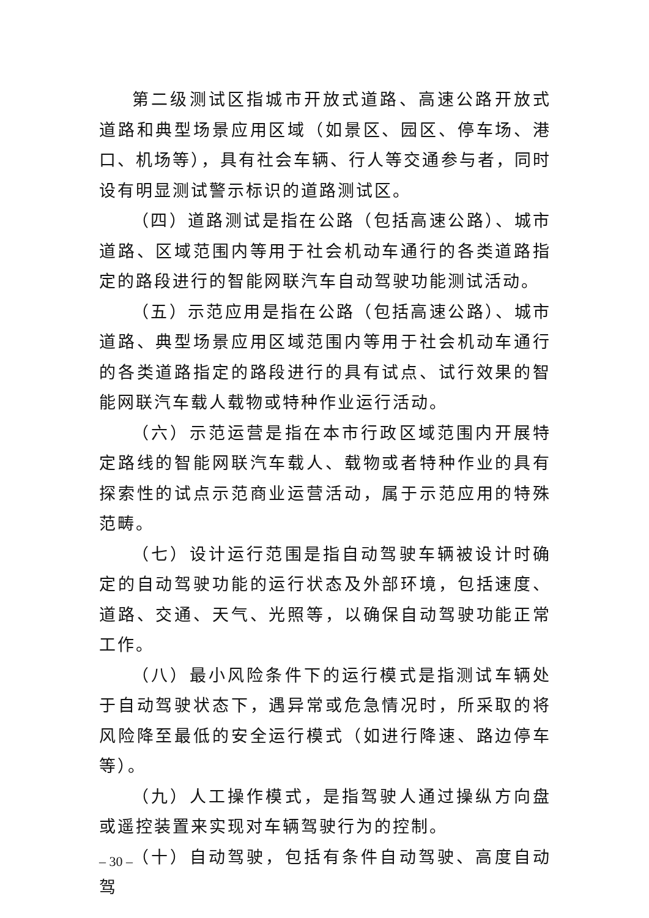第二级测试区指城市开放式道路、高速公路开放式道路和典型场景应用区域（如景区、园区、停车场、港口、机场等），具有社会车辆、行人等交通参与者，同时设有明显测试警示标识的道路测试区。
（四）道路测试是指在公路（包括高速公路）、城市道路、区域范围内等用于社会机动车通行的各类道路指定的路段进行的智能网联汽车自动驾驶功能测试活动。
（五）示范应用是指在公路（包括高速公路）、城市道路、典型场景应用区域范围内等用于社会机动车通行的各类道路指定的路段进行的具有试点、试行效果的智能网联汽车载人载物或特种作业运行活动。
（六）示范运营是指在本市行政区域范围内开展特定路线的智能网联汽车载人、载物或者特种作业的具有探索性的试点示范商业运营活动，属于示范应用的特殊范畴。
（七）设计运行范围是指自动驾驶车辆被设计时确定的自动驾驶功能的运行状态及外部环境，包括速度、道路、交通、天气、光照等，以确保自动驾驶功能正常工作。
（八）最小风险条件下的运行模式是指测试车辆处于自动驾驶状态下，遇异常或危急情况时，所采取的将风险降至最低的安全运行模式（如进行降速、路边停车等）。
（九）人工操作模式，是指驾驶人通过操纵方向盘或遥控装置来实现对车辆驾驶行为的控制。
（十）自动驾驶，包括有条件自动驾驶、高度自动驾
– 30 –